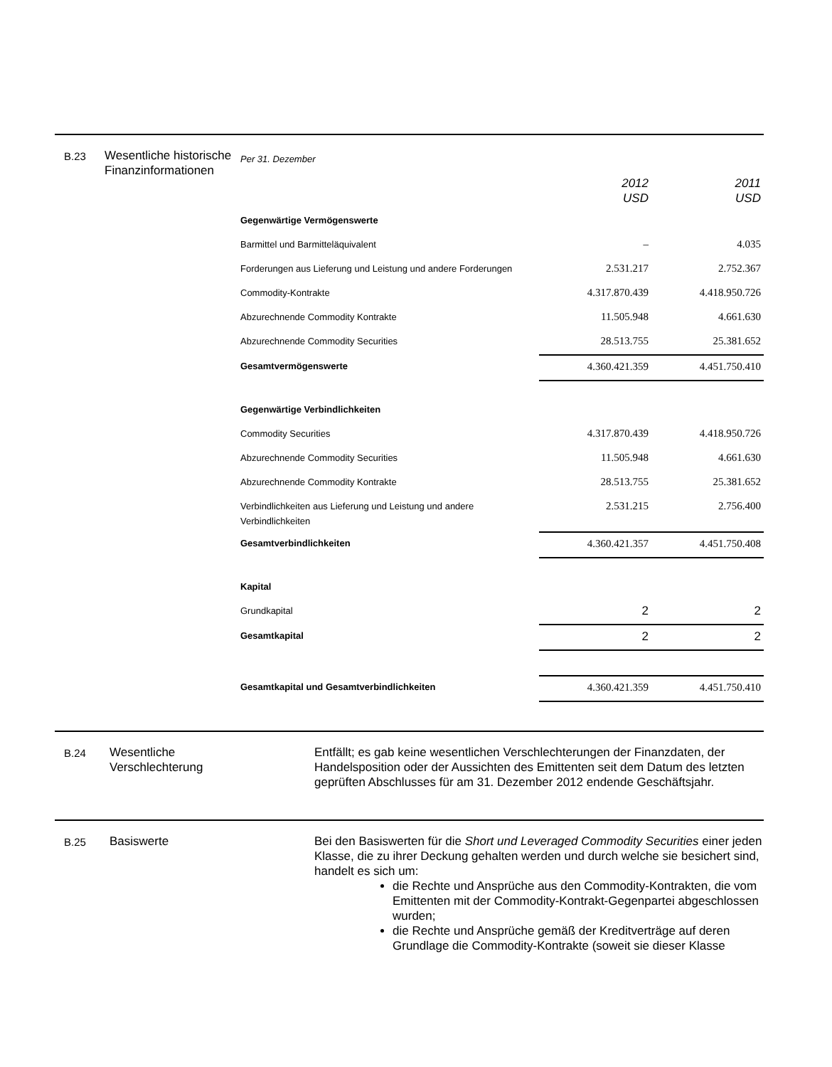B.23
Wesentliche historische Finanzinformationen
| Per 31. Dezember | | |
| | 2012 USD | 2011 USD |
| Gegenwärtige Vermögenswerte | | |
| Barmittel und Barmitteläquivalent | – | 4.035 |
| Forderungen aus Lieferung und Leistung und andere Forderungen | 2.531.217 | 2.752.367 |
| Commodity-Kontrakte | 4.317.870.439 | 4.418.950.726 |
| Abzurechnende Commodity Kontrakte | 11.505.948 | 4.661.630 |
| Abzurechnende Commodity Securities | 28.513.755 | 25.381.652 |
| Gesamtvermögenswerte | 4.360.421.359 | 4.451.750.410 |
| Gegenwärtige Verbindlichkeiten | | |
| Commodity Securities | 4.317.870.439 | 4.418.950.726 |
| Abzurechnende Commodity Securities | 11.505.948 | 4.661.630 |
| Abzurechnende Commodity Kontrakte | 28.513.755 | 25.381.652 |
| Verbindlichkeiten aus Lieferung und Leistung und andere Verbindlichkeiten | 2.531.215 | 2.756.400 |
| Gesamtverbindlichkeiten | 4.360.421.357 | 4.451.750.408 |
| Kapital | | |
| Grundkapital | 2 | 2 |
| Gesamtkapital | 2 | 2 |
| Gesamtkapital und Gesamtverbindlichkeiten | 4.360.421.359 | 4.451.750.410 |
B.24
Wesentliche Verschlechterung
Entfällt; es gab keine wesentlichen Verschlechterungen der Finanzdaten, der Handelsposition oder der Aussichten des Emittenten seit dem Datum des letzten geprüften Abschlusses für am 31. Dezember 2012 endende Geschäftsjahr.
B.25
Basiswerte Bei den Basiswerten für die Short und Leveraged Commodity Securities einer jeden Klasse, die zu ihrer Deckung gehalten werden und durch welche sie besichert sind, handelt es sich um:
die Rechte und Ansprüche aus den Commodity-Kontrakten, die vom Emittenten mit der Commodity-Kontrakt-Gegenpartei abgeschlossen wurden;
die Rechte und Ansprüche gemäß der Kreditverträge auf deren Grundlage die Commodity-Kontrakte (soweit sie dieser Klasse